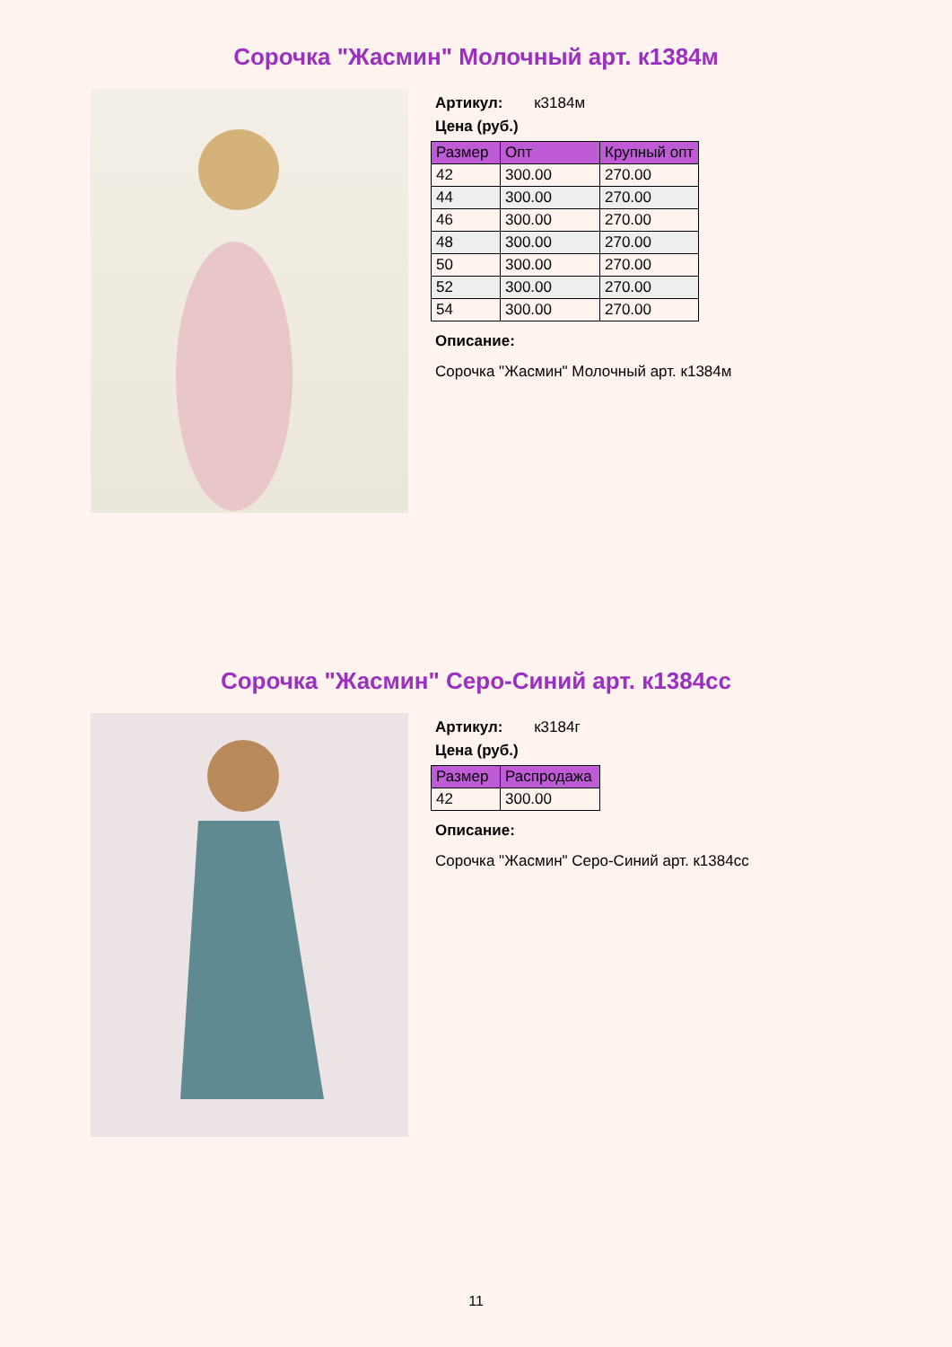Сорочка "Жасмин" Молочный арт. к1384м
Артикул: к3184м
Цена (руб.)
| Размер | Опт | Крупный опт |
| --- | --- | --- |
| 42 | 300.00 | 270.00 |
| 44 | 300.00 | 270.00 |
| 46 | 300.00 | 270.00 |
| 48 | 300.00 | 270.00 |
| 50 | 300.00 | 270.00 |
| 52 | 300.00 | 270.00 |
| 54 | 300.00 | 270.00 |
Описание:
Сорочка "Жасмин" Молочный арт. к1384м
Сорочка "Жасмин" Серо-Синий арт. к1384сс
Артикул: к3184г
Цена (руб.)
| Размер | Распродажа |
| --- | --- |
| 42 | 300.00 |
Описание:
Сорочка "Жасмин" Серо-Синий арт. к1384сс
11